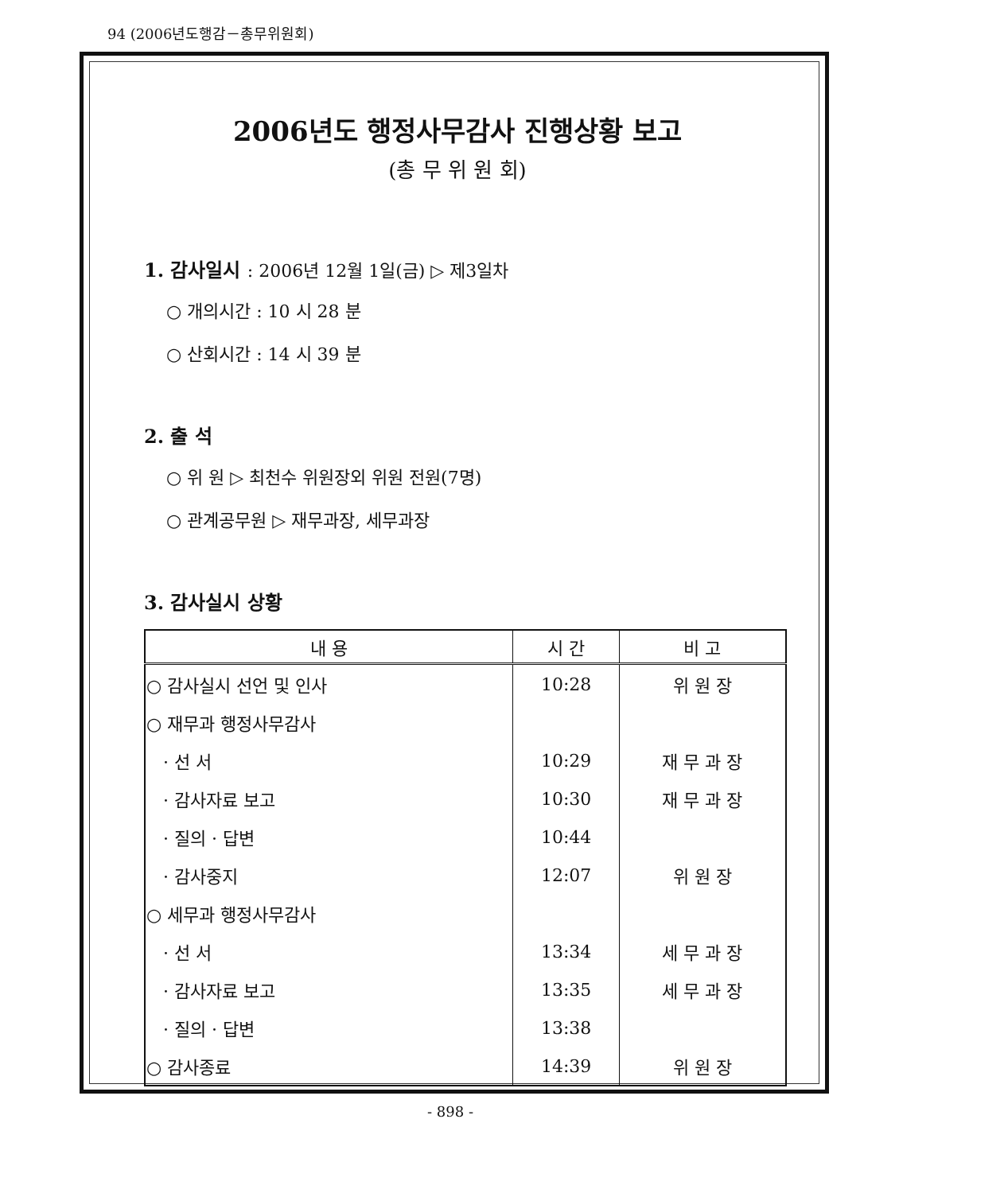94 (2006년도행감－총무위원회)
2006년도 행정사무감사 진행상황 보고
(총 무 위 원 회)
1. 감사일시 : 2006년 12월 1일(금) ▷ 제3일차
○ 개의시간 : 10 시 28 분
○ 산회시간 : 14 시 39 분
2. 출 석
○ 위 원 ▷ 최천수 위원장외 위원 전원(7명)
○ 관계공무원 ▷ 재무과장, 세무과장
3. 감사실시 상황
| 내 용 | 시 간 | 비 고 |
| --- | --- | --- |
| ○ 감사실시 선언 및 인사 | 10:28 | 위 원 장 |
| ○ 재무과 행정사무감사 | | |
| · 선 서 | 10:29 | 재 무 과 장 |
| · 감사자료 보고 | 10:30 | 재 무 과 장 |
| · 질의 · 답변 | 10:44 | |
| · 감사중지 | 12:07 | 위 원 장 |
| ○ 세무과 행정사무감사 | | |
| · 선 서 | 13:34 | 세 무 과 장 |
| · 감사자료 보고 | 13:35 | 세 무 과 장 |
| · 질의 · 답변 | 13:38 | |
| ○ 감사종료 | 14:39 | 위 원 장 |
- 898 -